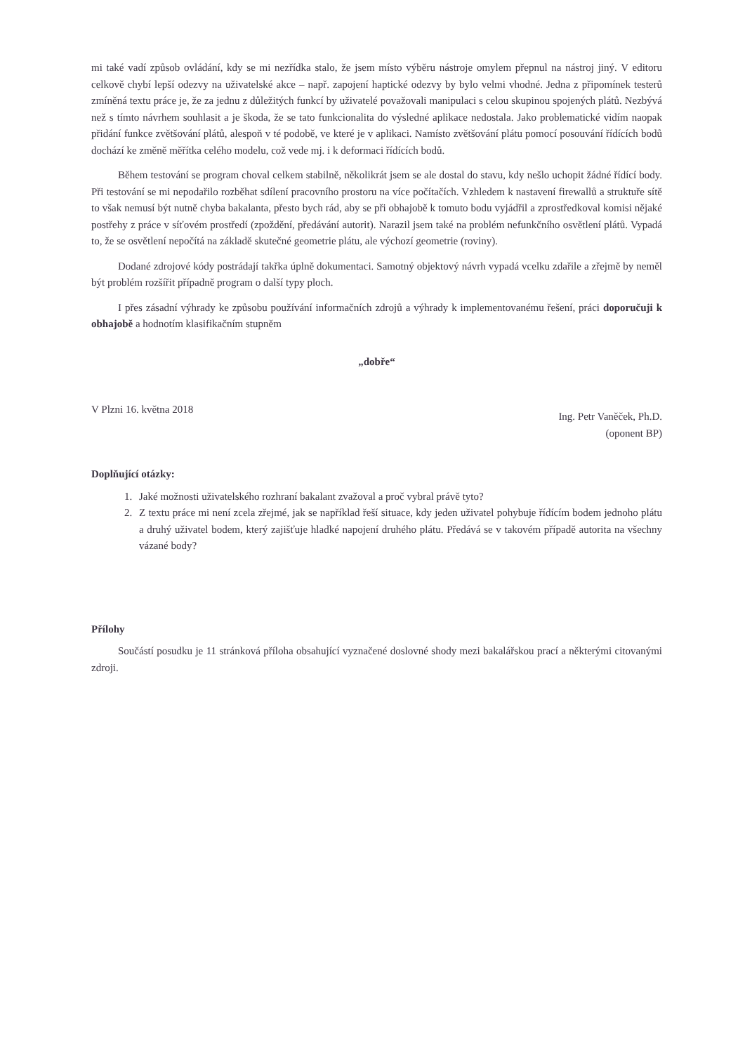mi také vadí způsob ovládání, kdy se mi nezřídka stalo, že jsem místo výběru nástroje omylem přepnul na nástroj jiný. V editoru celkově chybí lepší odezvy na uživatelské akce – např. zapojení haptické odezvy by bylo velmi vhodné. Jedna z připomínek testerů zmíněná textu práce je, že za jednu z důležitých funkcí by uživatelé považovali manipulaci s celou skupinou spojených plátů. Nezbývá než s tímto návrhem souhlasit a je škoda, že se tato funkcionalita do výsledné aplikace nedostala. Jako problematické vidím naopak přidání funkce zvětšování plátů, alespoň v té podobě, ve které je v aplikaci. Namísto zvětšování plátu pomocí posouvání řídících bodů dochází ke změně měřítka celého modelu, což vede mj. i k deformaci řídících bodů.
Během testování se program choval celkem stabilně, několikrát jsem se ale dostal do stavu, kdy nešlo uchopit žádné řídící body. Při testování se mi nepodařilo rozběhat sdílení pracovního prostoru na více počítačích. Vzhledem k nastavení firewallů a struktuře sítě to však nemusí být nutně chyba bakalanta, přesto bych rád, aby se při obhajobě k tomuto bodu vyjádřil a zprostředkoval komisi nějaké postřehy z práce v síťovém prostředí (zpoždění, předávání autorit). Narazil jsem také na problém nefunkčního osvětlení plátů. Vypadá to, že se osvětlení nepočítá na základě skutečné geometrie plátu, ale výchozí geometrie (roviny).
Dodané zdrojové kódy postrádají takřka úplně dokumentaci. Samotný objektový návrh vypadá vcelku zdařile a zřejmě by neměl být problém rozšířit případně program o další typy ploch.
I přes zásadní výhrady ke způsobu používání informačních zdrojů a výhrady k implementovanému řešení, práci doporučuji k obhajobě a hodnotím klasifikačním stupněm
„dobře“
V Plzni 16. května 2018
Ing. Petr Vaněček, Ph.D.
(oponent BP)
Doplňující otázky:
1. Jaké možnosti uživatelského rozhraní bakalant zvažoval a proč vybral právě tyto?
2. Z textu práce mi není zcela zřejmé, jak se například řeší situace, kdy jeden uživatel pohybuje řídícím bodem jednoho plátu a druhý uživatel bodem, který zajišťuje hladké napojení druhého plátu. Předává se v takovém případě autorita na všechny vázané body?
Přílohy
Součástí posudku je 11 stránková příloha obsahující vyznačené doslovné shody mezi bakalářskou prací a některými citovanými zdroji.